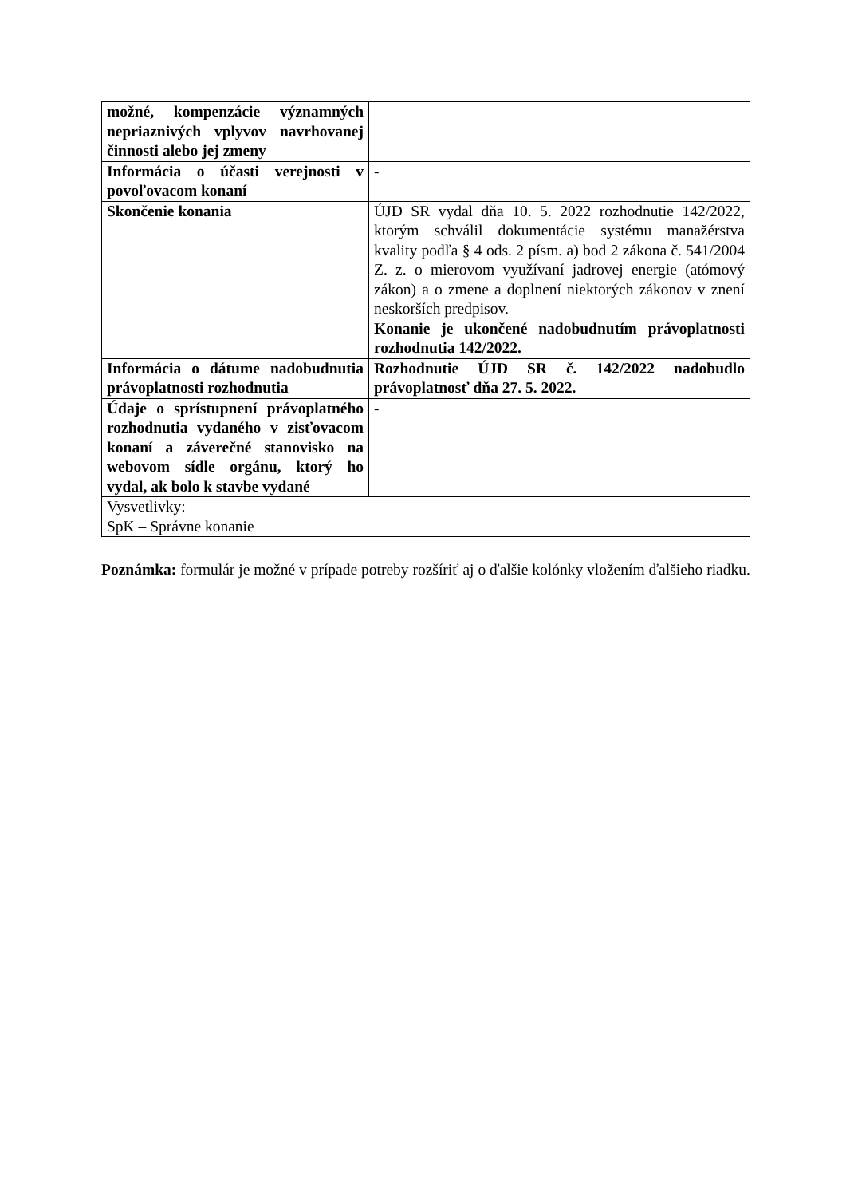| možné, kompenzácie významných nepriaznivých vplyvov navrhovanej činnosti alebo jej zmeny | |
| Informácia o účasti verejnosti v povoľovacom konaní | - |
| Skončenie konania | ÚJD SR vydal dňa 10. 5. 2022 rozhodnutie 142/2022, ktorým schválil dokumentácie systému manažérstva kvality podľa § 4 ods. 2 písm. a) bod 2 zákona č. 541/2004 Z. z. o mierovom využívaní jadrovej energie (atómový zákon) a o zmene a doplnení niektorých zákonov v znení neskorších predpisov. Konanie je ukončené nadobudnutím právoplatnosti rozhodnutia 142/2022. |
| Informácia o dátume nadobudnutia právoplatnosti rozhodnutia | Rozhodnutie ÚJD SR č. 142/2022 nadobudlo právoplatnosť dňa 27. 5. 2022. |
| Údaje o sprístupnení právoplatného rozhodnutia vydaného v zisťovacom konaní a záverečné stanovisko na webovom sídle orgánu, ktorý ho vydal, ak bolo k stavbe vydané | - |
| Vysvetlivky: SpK – Správne konanie | |
Poznámka: formulár je možné v prípade potreby rozšíriť aj o ďalšie kolónky vložením ďalšieho riadku.